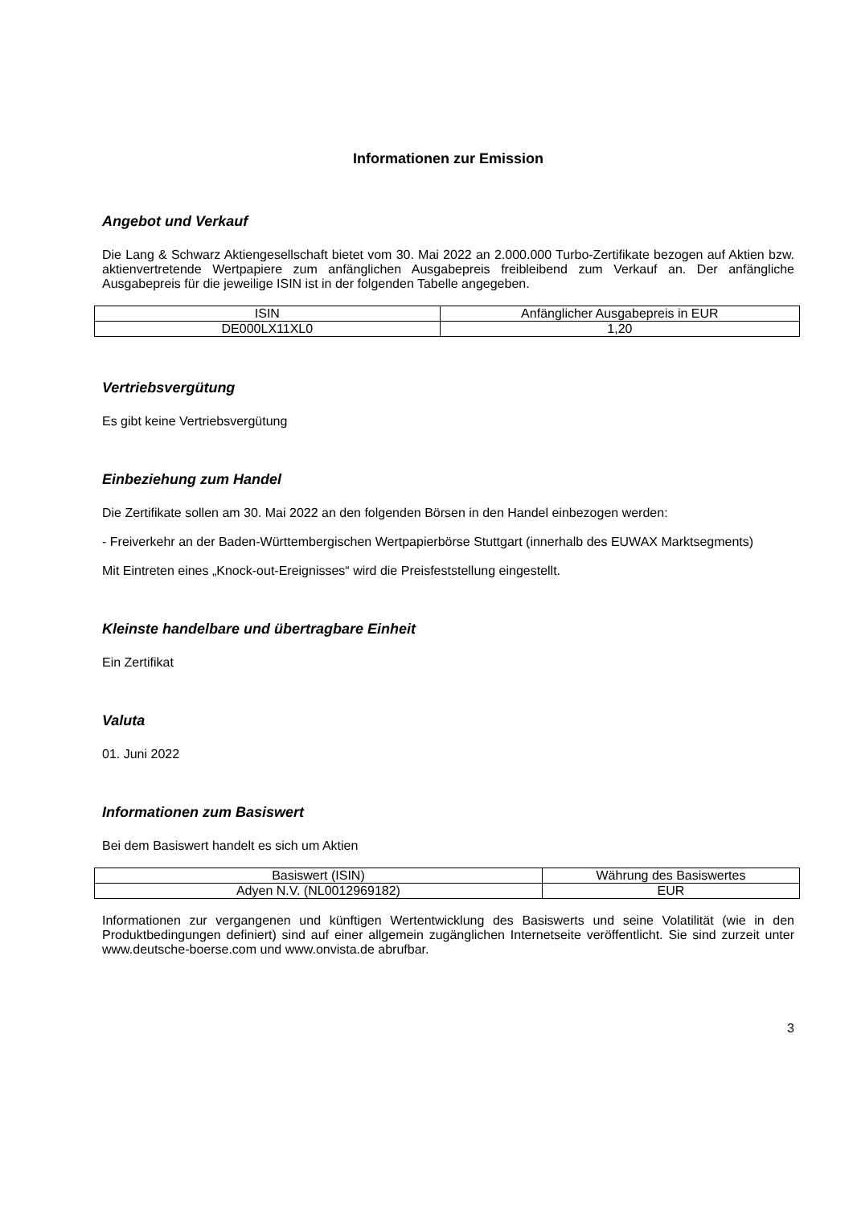Informationen zur Emission
Angebot und Verkauf
Die Lang & Schwarz Aktiengesellschaft bietet vom 30. Mai 2022 an 2.000.000 Turbo-Zertifikate bezogen auf Aktien bzw. aktienvertretende Wertpapiere zum anfänglichen Ausgabepreis freibleibend zum Verkauf an. Der anfängliche Ausgabepreis für die jeweilige ISIN ist in der folgenden Tabelle angegeben.
| ISIN | Anfänglicher Ausgabepreis in EUR |
| --- | --- |
| DE000LX11XL0 | 1,20 |
Vertriebsvergütung
Es gibt keine Vertriebsvergütung
Einbeziehung zum Handel
Die Zertifikate sollen am 30. Mai 2022 an den folgenden Börsen in den Handel einbezogen werden:
- Freiverkehr an der Baden-Württembergischen Wertpapierbörse Stuttgart (innerhalb des EUWAX Marktsegments)
Mit Eintreten eines „Knock-out-Ereignisses“ wird die Preisfeststellung eingestellt.
Kleinste handelbare und übertragbare Einheit
Ein Zertifikat
Valuta
01. Juni 2022
Informationen zum Basiswert
Bei dem Basiswert handelt es sich um Aktien
| Basiswert (ISIN) | Währung des Basiswertes |
| --- | --- |
| Adyen N.V. (NL0012969182) | EUR |
Informationen zur vergangenen und künftigen Wertentwicklung des Basiswerts und seine Volatilität (wie in den Produktbedingungen definiert) sind auf einer allgemein zugänglichen Internetseite veröffentlicht. Sie sind zurzeit unter www.deutsche-boerse.com und www.onvista.de abrufbar.
3